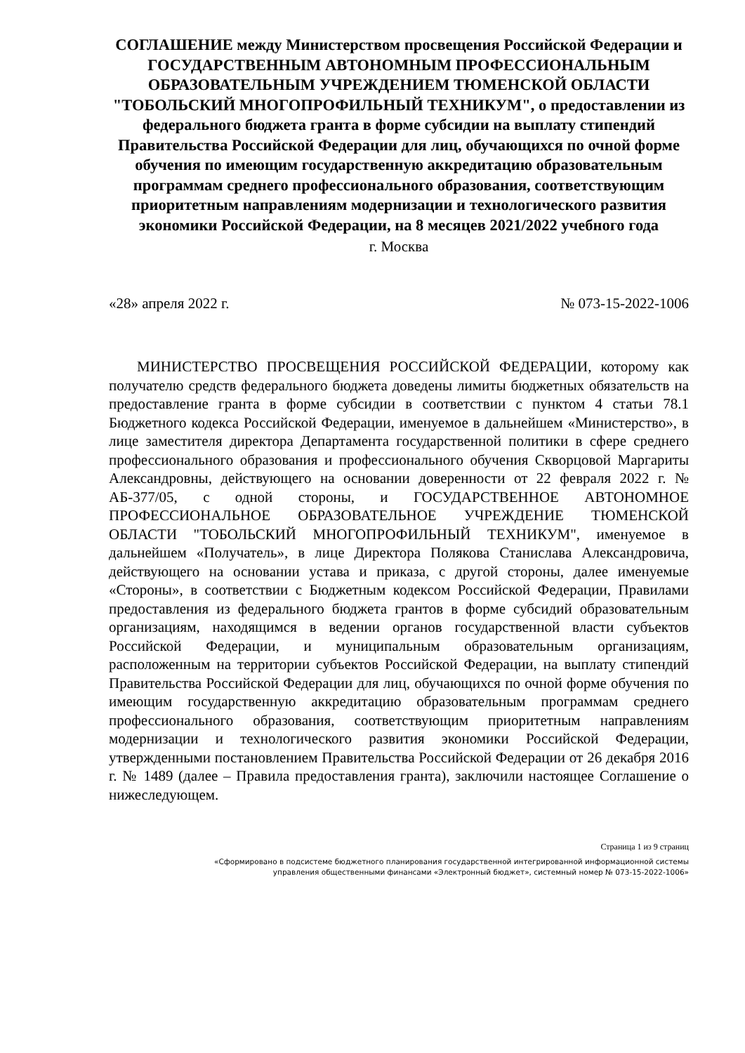СОГЛАШЕНИЕ между Министерством просвещения Российской Федерации и ГОСУДАРСТВЕННЫМ АВТОНОМНЫМ ПРОФЕССИОНАЛЬНЫМ ОБРАЗОВАТЕЛЬНЫМ УЧРЕЖДЕНИЕМ ТЮМЕНСКОЙ ОБЛАСТИ "ТОБОЛЬСКИЙ МНОГОПРОФИЛЬНЫЙ ТЕХНИКУМ", о предоставлении из федерального бюджета гранта в форме субсидии на выплату стипендий Правительства Российской Федерации для лиц, обучающихся по очной форме обучения по имеющим государственную аккредитацию образовательным программам среднего профессионального образования, соответствующим приоритетным направлениям модернизации и технологического развития экономики Российской Федерации, на 8 месяцев 2021/2022 учебного года
г. Москва
«28» апреля 2022 г. № 073-15-2022-1006
МИНИСТЕРСТВО ПРОСВЕЩЕНИЯ РОССИЙСКОЙ ФЕДЕРАЦИИ, которому как получателю средств федерального бюджета доведены лимиты бюджетных обязательств на предоставление гранта в форме субсидии в соответствии с пунктом 4 статьи 78.1 Бюджетного кодекса Российской Федерации, именуемое в дальнейшем «Министерство», в лице заместителя директора Департамента государственной политики в сфере среднего профессионального образования и профессионального обучения Скворцовой Маргариты Александровны, действующего на основании доверенности от 22 февраля 2022 г. № АБ-377/05, с одной стороны, и ГОСУДАРСТВЕННОЕ АВТОНОМНОЕ ПРОФЕССИОНАЛЬНОЕ ОБРАЗОВАТЕЛЬНОЕ УЧРЕЖДЕНИЕ ТЮМЕНСКОЙ ОБЛАСТИ "ТОБОЛЬСКИЙ МНОГОПРОФИЛЬНЫЙ ТЕХНИКУМ", именуемое в дальнейшем «Получатель», в лице Директора Полякова Станислава Александровича, действующего на основании устава и приказа, с другой стороны, далее именуемые «Стороны», в соответствии с Бюджетным кодексом Российской Федерации, Правилами предоставления из федерального бюджета грантов в форме субсидий образовательным организациям, находящимся в ведении органов государственной власти субъектов Российской Федерации, и муниципальным образовательным организациям, расположенным на территории субъектов Российской Федерации, на выплату стипендий Правительства Российской Федерации для лиц, обучающихся по очной форме обучения по имеющим государственную аккредитацию образовательным программам среднего профессионального образования, соответствующим приоритетным направлениям модернизации и технологического развития экономики Российской Федерации, утвержденными постановлением Правительства Российской Федерации от 26 декабря 2016 г. № 1489 (далее – Правила предоставления гранта), заключили настоящее Соглашение о нижеследующем.
Страница 1 из 9 страниц
«Сформировано в подсистеме бюджетного планирования государственной интегрированной информационной системы
управления общественными финансами «Электронный бюджет», системный номер № 073-15-2022-1006»